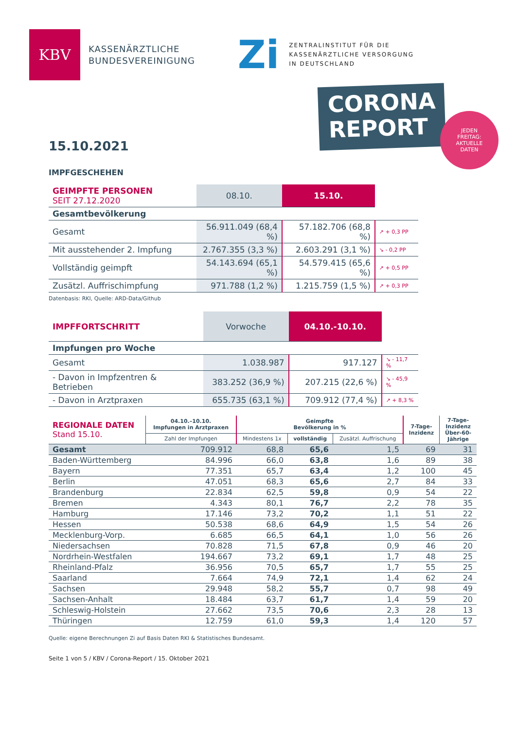KBV
KASSENÄRZTLICHE
BUNDESVEREINIGUNG
Zi
ZENTRALINSTITUT FÜR DIE
KASSENÄRZTLICHE VERSORGUNG
IN DEUTSCHLAND
CORONA
REPORT
JEDEN
FREITAG:
AKTUELLE
DATEN
15.10.2021
IMPFGESCHEHEN
| GEIMPFTE PERSONEN SEIT 27.12.2020 | 08.10. | 15.10. | |
| --- | --- | --- | --- |
| Gesamtbevölkerung | | | |
| Gesamt | 56.911.049 (68,4 %) | 57.182.706 (68,8 %) | ↗ + 0,3 PP |
| Mit ausstehender 2. Impfung | 2.767.355 (3,3 %) | 2.603.291 (3,1 %) | ↘ - 0,2 PP |
| Vollständig geimpft | 54.143.694 (65,1 %) | 54.579.415 (65,6 %) | ↗ + 0,5 PP |
| Zusätzl. Auffrischimpfung | 971.788 (1,2 %) | 1.215.759 (1,5 %) | ↗ + 0,3 PP |
Datenbasis: RKI, Quelle: ARD-Data/Github
| IMPFFORTSCHRITT | Vorwoche | 04.10.-10.10. | |
| --- | --- | --- | --- |
| Impfungen pro Woche | | | |
| Gesamt | 1.038.987 | 917.127 | ↘ - 11,7 % |
| - Davon in Impfzentren & Betrieben | 383.252 (36,9 %) | 207.215 (22,6 %) | ↘ - 45,9 % |
| - Davon in Arztpraxen | 655.735 (63,1 %) | 709.912 (77,4 %) | ↗ + 8,3 % |
| REGIONALE DATEN Stand 15.10. | 04.10.–10.10. Impfungen in Arztpraxen | Geimpfte Bevölkerung in % | | | 7-Tage- Inzidenz | 7-Tage- Inzidenz Über-60- Jährige |
| --- | --- | --- | --- | --- | --- | --- |
| | Zahl der Impfungen | Mindestens 1x | vollständig | Zusätzl. Auffrischung | | |
| Gesamt | 709.912 | 68,8 | 65,6 | 1,5 | 69 | 31 |
| Baden-Württemberg | 84.996 | 66,0 | 63,8 | 1,6 | 89 | 38 |
| Bayern | 77.351 | 65,7 | 63,4 | 1,2 | 100 | 45 |
| Berlin | 47.051 | 68,3 | 65,6 | 2,7 | 84 | 33 |
| Brandenburg | 22.834 | 62,5 | 59,8 | 0,9 | 54 | 22 |
| Bremen | 4.343 | 80,1 | 76,7 | 2,2 | 78 | 35 |
| Hamburg | 17.146 | 73,2 | 70,2 | 1,1 | 51 | 22 |
| Hessen | 50.538 | 68,6 | 64,9 | 1,5 | 54 | 26 |
| Mecklenburg-Vorp. | 6.685 | 66,5 | 64,1 | 1,0 | 56 | 26 |
| Niedersachsen | 70.828 | 71,5 | 67,8 | 0,9 | 46 | 20 |
| Nordrhein-Westfalen | 194.667 | 73,2 | 69,1 | 1,7 | 48 | 25 |
| Rheinland-Pfalz | 36.956 | 70,5 | 65,7 | 1,7 | 55 | 25 |
| Saarland | 7.664 | 74,9 | 72,1 | 1,4 | 62 | 24 |
| Sachsen | 29.948 | 58,2 | 55,7 | 0,7 | 98 | 49 |
| Sachsen-Anhalt | 18.484 | 63,7 | 61,7 | 1,4 | 59 | 20 |
| Schleswig-Holstein | 27.662 | 73,5 | 70,6 | 2,3 | 28 | 13 |
| Thüringen | 12.759 | 61,0 | 59,3 | 1,4 | 120 | 57 |
Quelle: eigene Berechnungen Zi auf Basis Daten RKI & Statistisches Bundesamt.
Seite 1 von 5 / KBV / Corona-Report / 15. Oktober 2021